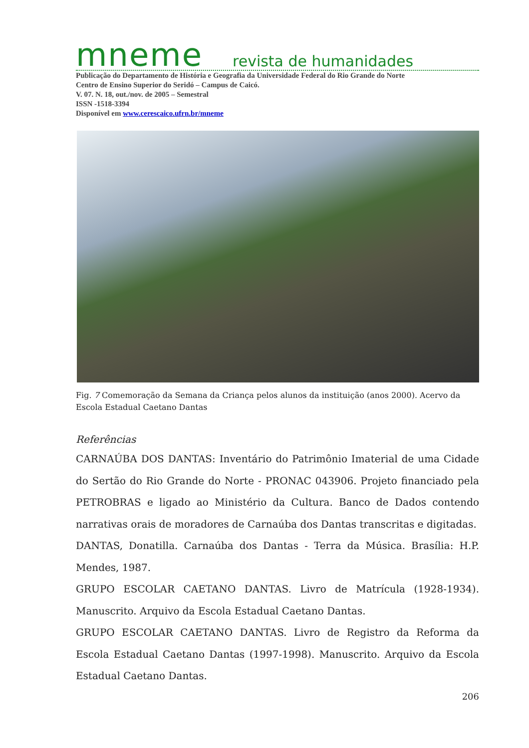mneme revista de humanidades
Publicação do Departamento de História e Geografia da Universidade Federal do Rio Grande do Norte
Centro de Ensino Superior do Seridó – Campus de Caicó.
V. 07. N. 18, out./nov. de 2005 – Semestral
ISSN -1518-3394
Disponível em www.cerescaico.ufrn.br/mneme
Fig. 7 Comemoração da Semana da Criança pelos alunos da instituição (anos 2000). Acervo da Escola Estadual Caetano Dantas
Referências
CARNAÚBA DOS DANTAS: Inventário do Patrimônio Imaterial de uma Cidade do Sertão do Rio Grande do Norte - PRONAC 043906. Projeto financiado pela PETROBRAS e ligado ao Ministério da Cultura. Banco de Dados contendo narrativas orais de moradores de Carnaúba dos Dantas transcritas e digitadas.
DANTAS, Donatilla. Carnaúba dos Dantas - Terra da Música. Brasília: H.P. Mendes, 1987.
GRUPO ESCOLAR CAETANO DANTAS. Livro de Matrícula (1928-1934). Manuscrito. Arquivo da Escola Estadual Caetano Dantas.
GRUPO ESCOLAR CAETANO DANTAS. Livro de Registro da Reforma da Escola Estadual Caetano Dantas (1997-1998). Manuscrito. Arquivo da Escola Estadual Caetano Dantas.
206